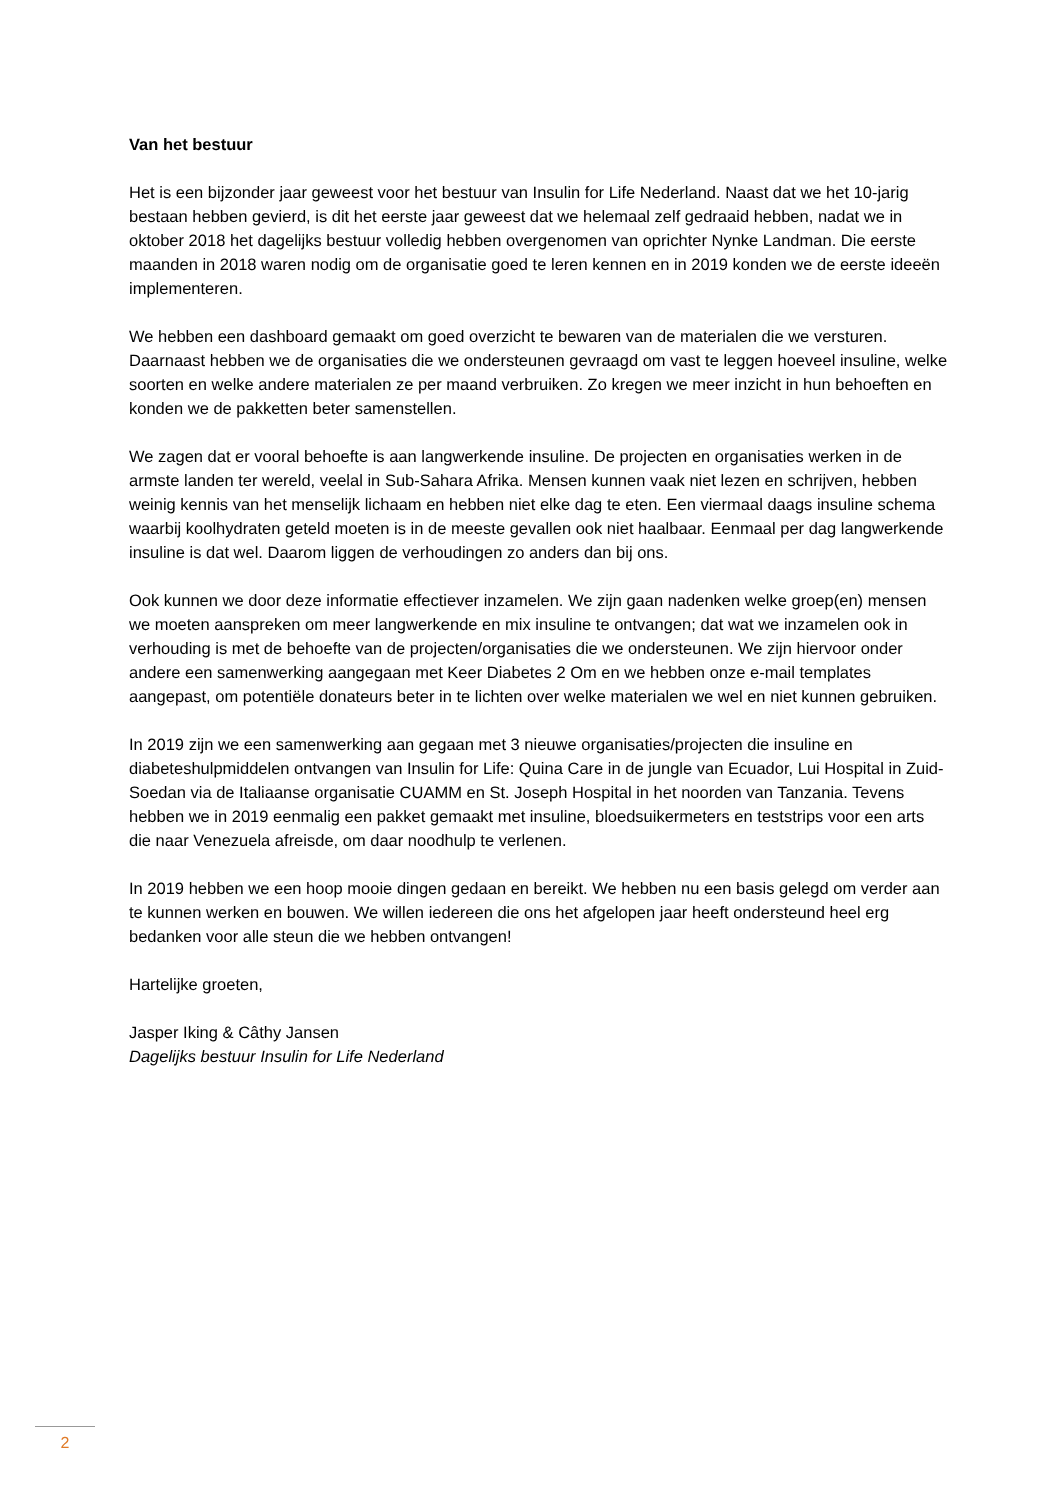Van het bestuur
Het is een bijzonder jaar geweest voor het bestuur van Insulin for Life Nederland. Naast dat we het 10-jarig bestaan hebben gevierd, is dit het eerste jaar geweest dat we helemaal zelf gedraaid hebben, nadat we in oktober 2018 het dagelijks bestuur volledig hebben overgenomen van oprichter Nynke Landman. Die eerste maanden in 2018 waren nodig om de organisatie goed te leren kennen en in 2019 konden we de eerste ideeën implementeren.
We hebben een dashboard gemaakt om goed overzicht te bewaren van de materialen die we versturen. Daarnaast hebben we de organisaties die we ondersteunen gevraagd om vast te leggen hoeveel insuline, welke soorten en welke andere materialen ze per maand verbruiken. Zo kregen we meer inzicht in hun behoeften en konden we de pakketten beter samenstellen.
We zagen dat er vooral behoefte is aan langwerkende insuline. De projecten en organisaties werken in de armste landen ter wereld, veelal in Sub-Sahara Afrika. Mensen kunnen vaak niet lezen en schrijven, hebben weinig kennis van het menselijk lichaam en hebben niet elke dag te eten. Een viermaal daags insuline schema waarbij koolhydraten geteld moeten is in de meeste gevallen ook niet haalbaar. Eenmaal per dag langwerkende insuline is dat wel. Daarom liggen de verhoudingen zo anders dan bij ons.
Ook kunnen we door deze informatie effectiever inzamelen. We zijn gaan nadenken welke groep(en) mensen we moeten aanspreken om meer langwerkende en mix insuline te ontvangen; dat wat we inzamelen ook in verhouding is met de behoefte van de projecten/organisaties die we ondersteunen. We zijn hiervoor onder andere een samenwerking aangegaan met Keer Diabetes 2 Om en we hebben onze e-mail templates aangepast, om potentiële donateurs beter in te lichten over welke materialen we wel en niet kunnen gebruiken.
In 2019 zijn we een samenwerking aan gegaan met 3 nieuwe organisaties/projecten die insuline en diabeteshulpmiddelen ontvangen van Insulin for Life: Quina Care in de jungle van Ecuador, Lui Hospital in Zuid-Soedan via de Italiaanse organisatie CUAMM en St. Joseph Hospital in het noorden van Tanzania. Tevens hebben we in 2019 eenmalig een pakket gemaakt met insuline, bloedsuikermeters en teststrips voor een arts die naar Venezuela afreisde, om daar noodhulp te verlenen.
In 2019 hebben we een hoop mooie dingen gedaan en bereikt. We hebben nu een basis gelegd om verder aan te kunnen werken en bouwen. We willen iedereen die ons het afgelopen jaar heeft ondersteund heel erg bedanken voor alle steun die we hebben ontvangen!
Hartelijke groeten,
Jasper Iking & Câthy Jansen
Dagelijks bestuur Insulin for Life Nederland
2